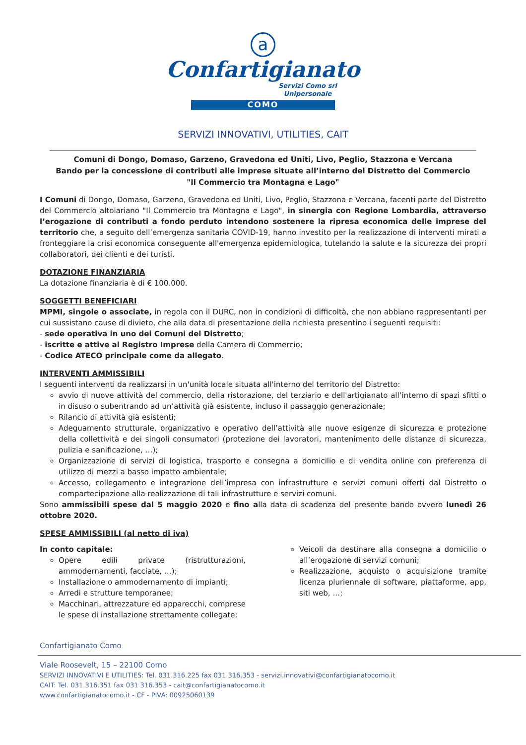a
Confartigianato
Servizi Como srl
Unipersonale
COMO
SERVIZI INNOVATIVI, UTILITIES, CAIT
Comuni di Dongo, Domaso, Garzeno, Gravedona ed Uniti, Livo, Peglio, Stazzona e Vercana
Bando per la concessione di contributi alle imprese situate all’interno del Distretto del Commercio
"Il Commercio tra Montagna e Lago"
I Comuni di Dongo, Domaso, Garzeno, Gravedona ed Uniti, Livo, Peglio, Stazzona e Vercana, facenti parte del Distretto del Commercio altolariano "Il Commercio tra Montagna e Lago", in sinergia con Regione Lombardia, attraverso l’erogazione di contributi a fondo perduto intendono sostenere la ripresa economica delle imprese del territorio che, a seguito dell’emergenza sanitaria COVID-19, hanno investito per la realizzazione di interventi mirati a fronteggiare la crisi economica conseguente all'emergenza epidemiologica, tutelando la salute e la sicurezza dei propri collaboratori, dei clienti e dei turisti.
DOTAZIONE FINANZIARIA
La dotazione finanziaria è di € 100.000.
SOGGETTI BENEFICIARI
MPMI, singole o associate, in regola con il DURC, non in condizioni di difficoltà, che non abbiano rappresentanti per cui sussistano cause di divieto, che alla data di presentazione della richiesta presentino i seguenti requisiti:
- sede operativa in uno dei Comuni del Distretto;
- iscritte e attive al Registro Imprese della Camera di Commercio;
- Codice ATECO principale come da allegato.
INTERVENTI AMMISSIBILI
I seguenti interventi da realizzarsi in un'unità locale situata all'interno del territorio del Distretto:
avvio di nuove attività del commercio, della ristorazione, del terziario e dell'artigianato all’interno di spazi sfitti o in disuso o subentrando ad un’attività già esistente, incluso il passaggio generazionale;
Rilancio di attività già esistenti;
Adeguamento strutturale, organizzativo e operativo dell’attività alle nuove esigenze di sicurezza e protezione della collettività e dei singoli consumatori (protezione dei lavoratori, mantenimento delle distanze di sicurezza, pulizia e sanificazione, …);
Organizzazione di servizi di logistica, trasporto e consegna a domicilio e di vendita online con preferenza di utilizzo di mezzi a basso impatto ambientale;
Accesso, collegamento e integrazione dell’impresa con infrastrutture e servizi comuni offerti dal Distretto o compartecipazione alla realizzazione di tali infrastrutture e servizi comuni.
Sono ammissibili spese dal 5 maggio 2020 e fino alla data di scadenza del presente bando ovvero lunedì 26 ottobre 2020.
SPESE AMMISSIBILI (al netto di iva)
In conto capitale:
Opere edili private (ristrutturazioni, ammodernamenti, facciate, …);
Installazione o ammodernamento di impianti;
Arredi e strutture temporanee;
Macchinari, attrezzature ed apparecchi, comprese le spese di installazione strettamente collegate;
Veicoli da destinare alla consegna a domicilio o all’erogazione di servizi comuni;
Realizzazione, acquisto o acquisizione tramite licenza pluriennale di software, piattaforme, app, siti web, …;
Confartigianato Como
Viale Roosevelt, 15 – 22100 Como
SERVIZI INNOVATIVI E UTILITIES: Tel. 031.316.225 fax 031 316.353 - servizi.innovativi@confartigianatocomo.it
CAIT: Tel. 031.316.351 fax 031 316.353 - cait@confartigianatocomo.it
www.confartigianatocomo.it - CF - PIVA: 00925060139